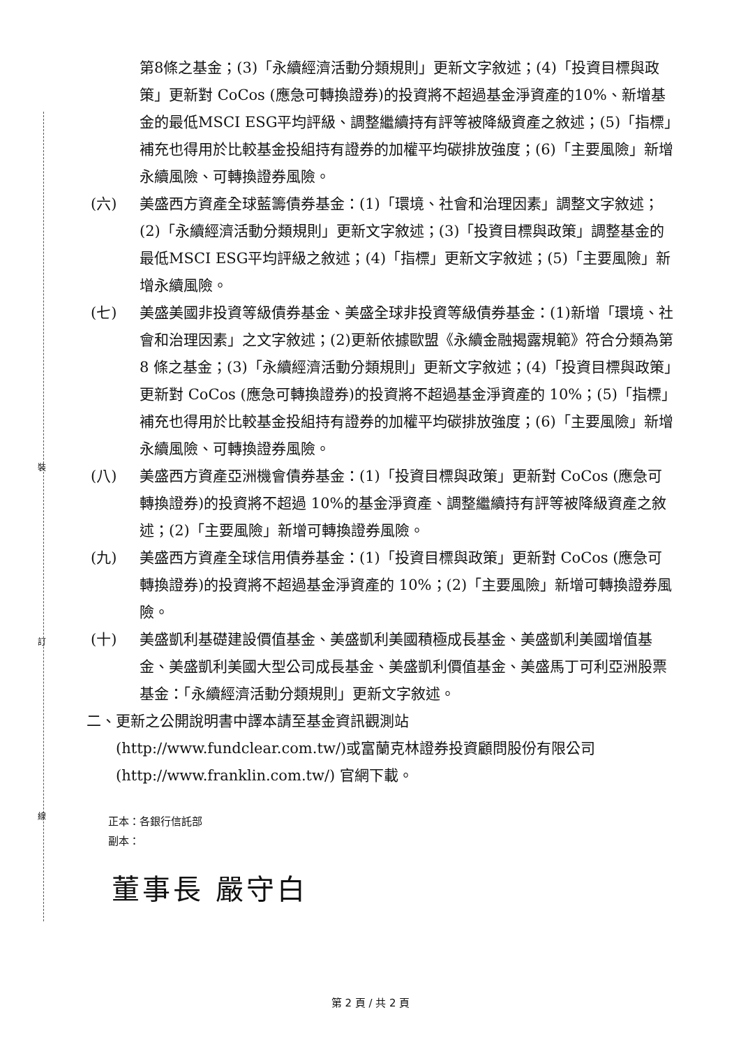第8條之基金；(3)「永續經濟活動分類規則」更新文字敘述；(4)「投資目標與政策」更新對 CoCos (應急可轉換證券)的投資將不超過基金淨資產的10%、新增基金的最低MSCI ESG平均評級、調整繼續持有評等被降級資產之敘述；(5)「指標」補充也得用於比較基金投組持有證券的加權平均碳排放強度；(6)「主要風險」新增永續風險、可轉換證券風險。
(六) 美盛西方資產全球藍籌債券基金：(1)「環境、社會和治理因素」調整文字敘述；(2)「永續經濟活動分類規則」更新文字敘述；(3)「投資目標與政策」調整基金的最低MSCI ESG平均評級之敘述；(4)「指標」更新文字敘述；(5)「主要風險」新增永續風險。
(七) 美盛美國非投資等級債券基金、美盛全球非投資等級債券基金：(1)新增「環境、社會和治理因素」之文字敘述；(2)更新依據歐盟《永續金融揭露規範》符合分類為第 8 條之基金；(3)「永續經濟活動分類規則」更新文字敘述；(4)「投資目標與政策」更新對 CoCos (應急可轉換證券)的投資將不超過基金淨資產的 10%；(5)「指標」補充也得用於比較基金投組持有證券的加權平均碳排放強度；(6)「主要風險」新增永續風險、可轉換證券風險。
(八) 美盛西方資產亞洲機會債券基金：(1)「投資目標與政策」更新對 CoCos (應急可轉換證券)的投資將不超過 10%的基金淨資產、調整繼續持有評等被降級資產之敘述；(2)「主要風險」新增可轉換證券風險。
(九) 美盛西方資產全球信用債券基金：(1)「投資目標與政策」更新對 CoCos (應急可轉換證券)的投資將不超過基金淨資產的 10%；(2)「主要風險」新增可轉換證券風險。
(十) 美盛凱利基礎建設價值基金、美盛凱利美國積極成長基金、美盛凱利美國增值基金、美盛凱利美國大型公司成長基金、美盛凱利價值基金、美盛馬丁可利亞洲股票基金：「永續經濟活動分類規則」更新文字敘述。
二、更新之公開說明書中譯本請至基金資訊觀測站
(http://www.fundclear.com.tw/)或富蘭克林證券投資顧問股份有限公司 (http://www.franklin.com.tw/) 官網下載。
正本：各銀行信託部
副本：
董事長 嚴守白
裝
訂
線
第 2 頁 / 共 2 頁